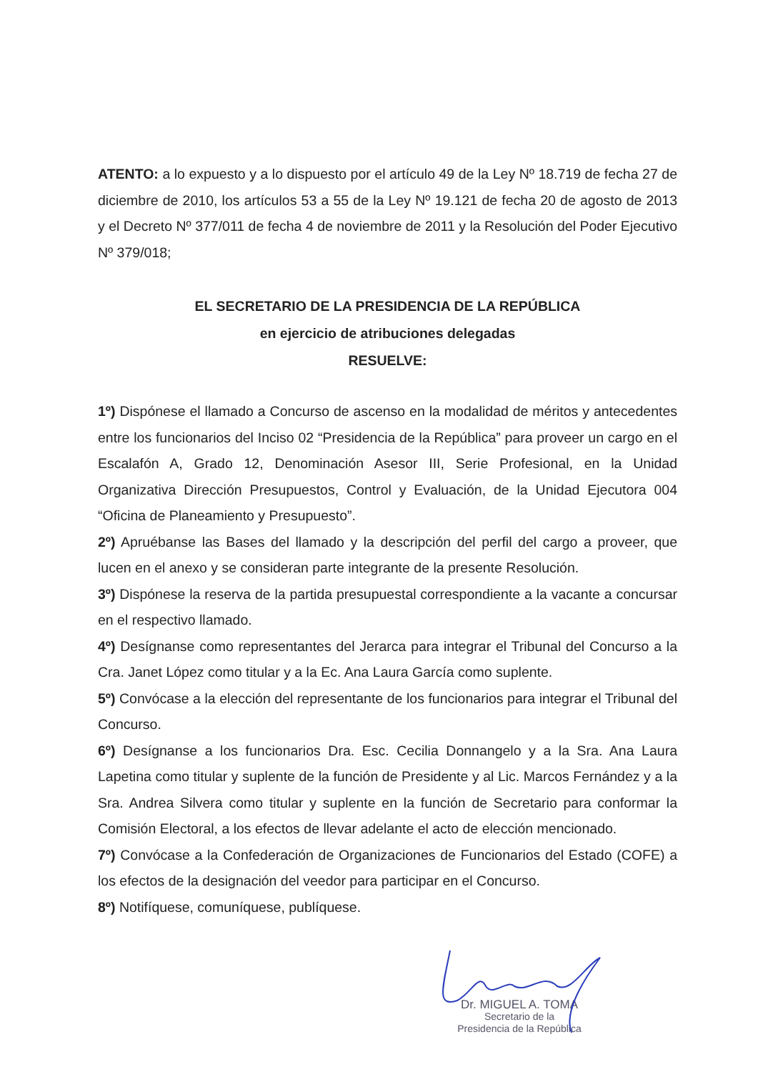ATENTO: a lo expuesto y a lo dispuesto por el artículo 49 de la Ley Nº 18.719 de fecha 27 de diciembre de 2010, los artículos 53 a 55 de la Ley Nº 19.121 de fecha 20 de agosto de 2013 y el Decreto Nº 377/011 de fecha 4 de noviembre de 2011 y la Resolución del Poder Ejecutivo Nº 379/018;
EL SECRETARIO DE LA PRESIDENCIA DE LA REPÚBLICA
en ejercicio de atribuciones delegadas
RESUELVE:
1º) Dispónese el llamado a Concurso de ascenso en la modalidad de méritos y antecedentes entre los funcionarios del Inciso 02 “Presidencia de la República” para proveer un cargo en el Escalafón A, Grado 12, Denominación Asesor III, Serie Profesional, en la Unidad Organizativa Dirección Presupuestos, Control y Evaluación, de la Unidad Ejecutora 004 “Oficina de Planeamiento y Presupuesto”.
2º) Apruébanse las Bases del llamado y la descripción del perfil del cargo a proveer, que lucen en el anexo y se consideran parte integrante de la presente Resolución.
3º) Dispónese la reserva de la partida presupuestal correspondiente a la vacante a concursar en el respectivo llamado.
4º) Desígnanse como representantes del Jerarca para integrar el Tribunal del Concurso a la Cra. Janet López como titular y a la Ec. Ana Laura García como suplente.
5º) Convócase a la elección del representante de los funcionarios para integrar el Tribunal del Concurso.
6º) Desígnanse a los funcionarios Dra. Esc. Cecilia Donnangelo y a la Sra. Ana Laura Lapetina como titular y suplente de la función de Presidente y al Lic. Marcos Fernández y a la Sra. Andrea Silvera como titular y suplente en la función de Secretario para conformar la Comisión Electoral, a los efectos de llevar adelante el acto de elección mencionado.
7º) Convócase a la Confederación de Organizaciones de Funcionarios del Estado (COFE) a los efectos de la designación del veedor para participar en el Concurso.
8º) Notifíquese, comuníquese, publíquese.
Dr. MIGUEL A. TOMA
Secretario de la
Presidencia de la República